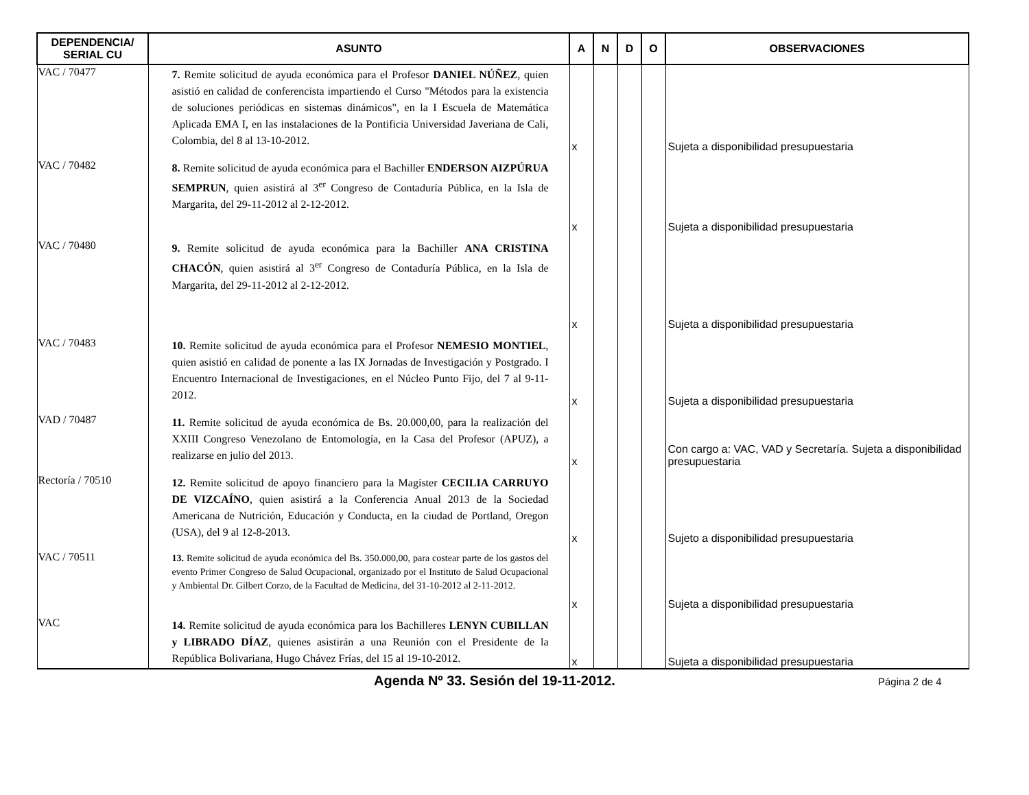| DEPENDENCIA/ SERIAL CU | ASUNTO | A | N | D | O | OBSERVACIONES |
| --- | --- | --- | --- | --- | --- | --- |
| VAC / 70477 | 7. Remite solicitud de ayuda económica para el Profesor DANIEL NÚÑEZ , quien asistió en calidad de conferencista impartiendo el Curso "Métodos para la existencia de soluciones periódicas en sistemas dinámicos", en la I Escuela de Matemática Aplicada EMA I, en las instalaciones de la Pontificia Universidad Javeriana de Cali, Colombia, del 8 al 13-10-2012. | x | | | | Sujeta a disponibilidad presupuestaria |
| VAC / 70482 | 8. Remite solicitud de ayuda económica para el Bachiller ENDERSON AIZPÚRUA SEMPRUN , quien asistirá al 3<sup>er</sup> Congreso de Contaduría Pública, en la Isla de Margarita, del 29-11-2012 al 2-12-2012. | x | | | | Sujeta a disponibilidad presupuestaria |
| VAC / 70480 | 9. Remite solicitud de ayuda económica para la Bachiller ANA CRISTINA CHACÓN , quien asistirá al 3<sup>er</sup> Congreso de Contaduría Pública, en la Isla de Margarita, del 29-11-2012 al 2-12-2012. | x | | | | Sujeta a disponibilidad presupuestaria |
| VAC / 70483 | 10. Remite solicitud de ayuda económica para el Profesor NEMESIO MONTIEL , quien asistió en calidad de ponente a las IX Jornadas de Investigación y Postgrado. I Encuentro Internacional de Investigaciones, en el Núcleo Punto Fijo, del 7 al 9-11-2012. | x | | | | Sujeta a disponibilidad presupuestaria |
| VAD / 70487 | 11. Remite solicitud de ayuda económica de Bs. 20.000,00, para la realización del XXIII Congreso Venezolano de Entomología, en la Casa del Profesor (APUZ), a realizarse en julio del 2013. | x | | | | Con cargo a: VAC, VAD y Secretaría. Sujeta a disponibilidad presupuestaria |
| Rectoría / 70510 | 12. Remite solicitud de apoyo financiero para la Magíster CECILIA CARRUYO DE VIZCAÍNO , quien asistirá a la Conferencia Anual 2013 de la Sociedad Americana de Nutrición, Educación y Conducta, en la ciudad de Portland, Oregon (USA), del 9 al 12-8-2013. | x | | | | Sujeto a disponibilidad presupuestaria |
| VAC / 70511 | 13. Remite solicitud de ayuda económica del Bs. 350.000,00, para costear parte de los gastos del evento Primer Congreso de Salud Ocupacional, organizado por el Instituto de Salud Ocupacional y Ambiental Dr. Gilbert Corzo, de la Facultad de Medicina, del 31-10-2012 al 2-11-2012. | x | | | | Sujeta a disponibilidad presupuestaria |
| VAC | 14. Remite solicitud de ayuda económica para los Bachilleres LENYN CUBILLAN y LIBRADO DÍAZ , quienes asistirán a una Reunión con el Presidente de la República Bolivariana, Hugo Chávez Frías, del 15 al 19-10-2012. | x | | | | Sujeta a disponibilidad presupuestaria |
Agenda Nº 33. Sesión del 19-11-2012. Página 2 de 4